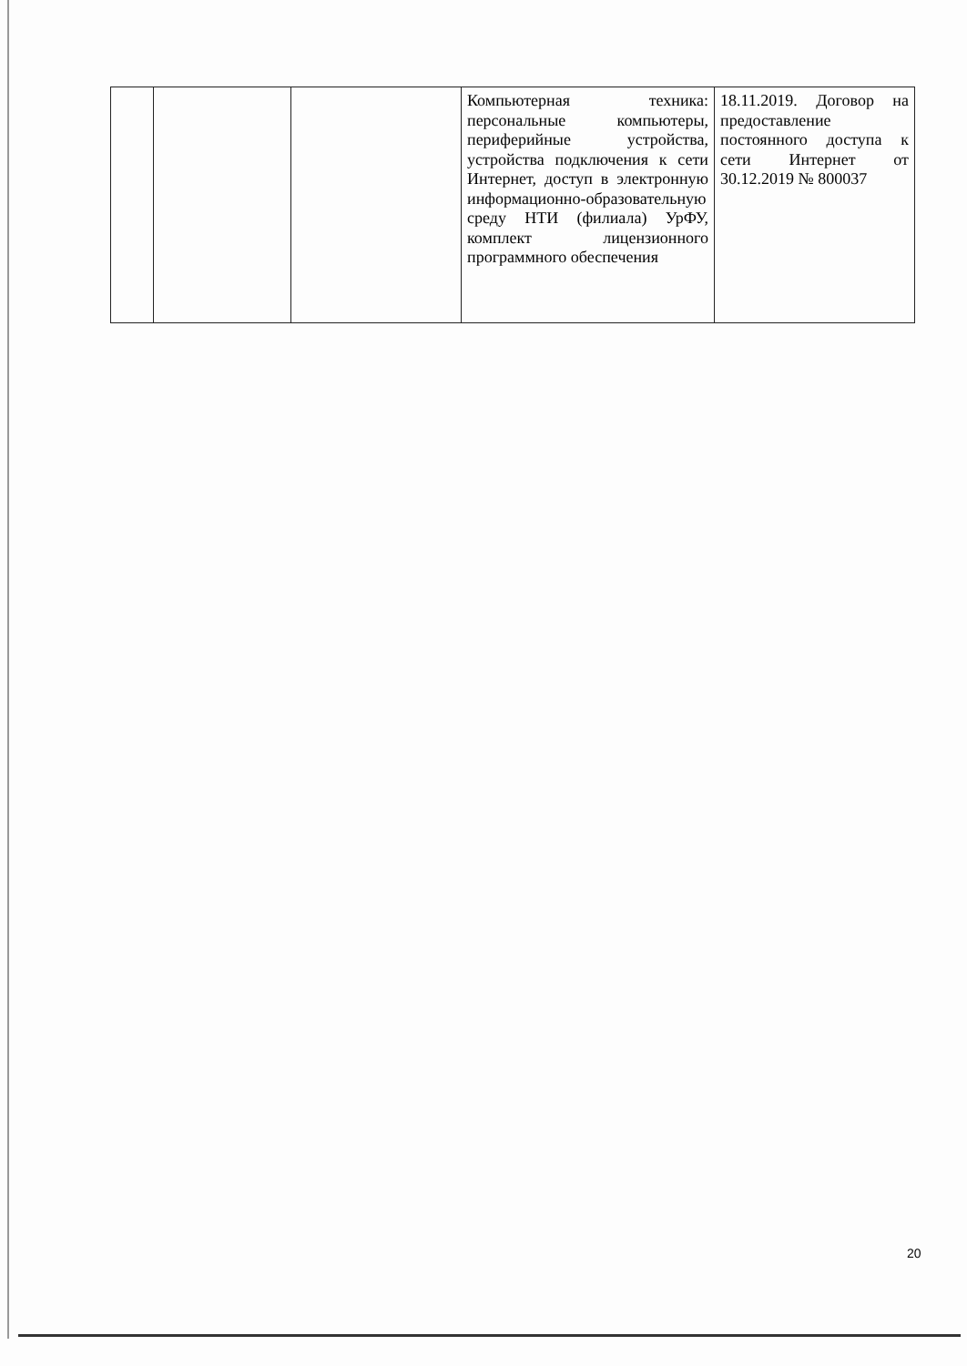| | | | Компьютерная техника: персональные компьютеры, периферийные устройства, устройства подключения к сети Интернет, доступ в электронную информационно-образовательную среду НТИ (филиала) УрФУ, комплект лицензионного программного обеспечения | 18.11.2019. Договор на предоставление постоянного доступа к сети Интернет от 30.12.2019 № 800037 |
20